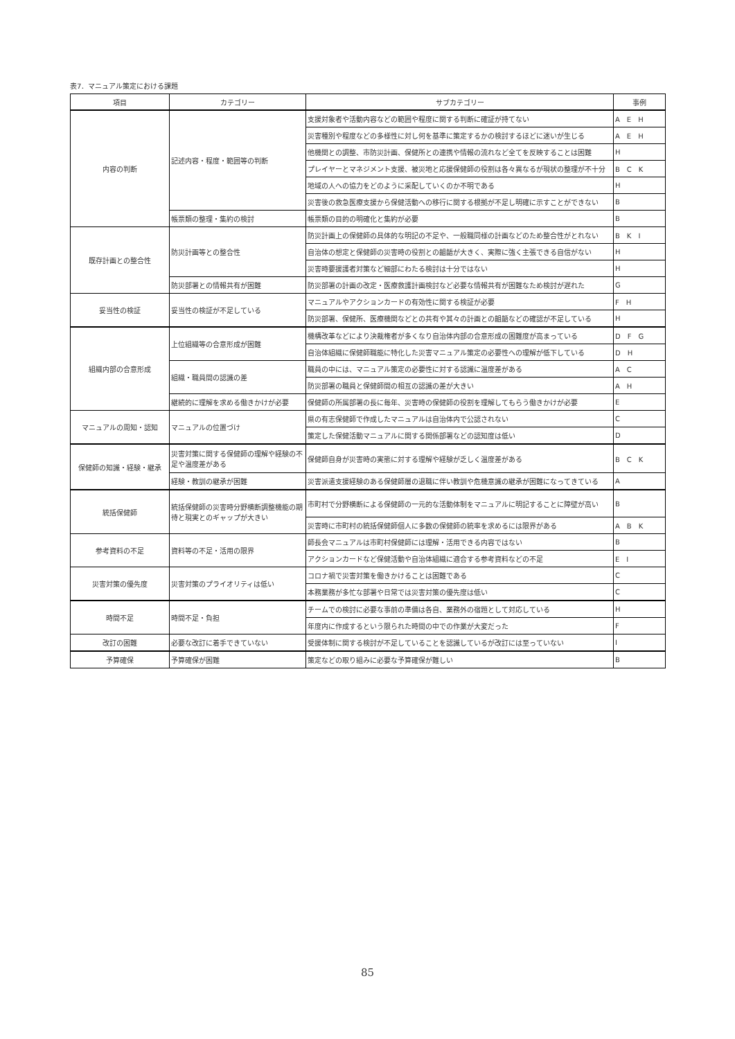表7．マニュアル策定における課題
| 項目 | カテゴリー | サブカテゴリー | 事例 |
| --- | --- | --- | --- |
| 内容の判断 | 記述内容・程度・範囲等の判断 | 支援対象者や活動内容などの範囲や程度に関する判断に確証が持てない | A E H |
| | | 災害種別や程度などの多様性に対し何を基準に策定するかの検討するほどに迷いが生じる | A E H |
| | | 他機関との調整、市防災計画、保健所との連携や情報の流れなど全てを反映することは困難 | H |
| | | プレイヤーとマネジメント支援、被災地と応援保健師の役割は各々異なるが現状の整理が不十分 | B C K |
| | | 地域の人への協力をどのように采配していくのか不明である | H |
| | | 災害後の救急医療支援から保健活動への移行に関する根拠が不足し明確に示すことができない | B |
| | 帳票類の整理・集約の検討 | 帳票類の目的の明確化と集約が必要 | B |
| 既存計画との整合性 | 防災計画等との整合性 | 防災計画上の保健師の具体的な明記の不足や、一般職同様の計画などのため整合性がとれない | B K I |
| | | 自治体の想定と保健師の災害時の役割との齟齬が大きく、実際に強く主張できる自信がない | H |
| | | 災害時要援護者対策など細部にわたる検討は十分ではない | H |
| | 防災部署との情報共有が困難 | 防災部署の計画の改定・医療救護計画検討など必要な情報共有が困難なため検討が遅れた | G |
| 妥当性の検証 | 妥当性の検証が不足している | マニュアルやアクションカードの有効性に関する検証が必要 | F H |
| | | 防災部署、保健所、医療機関などとの共有や其々の計画との齟齬などの確認が不足している | H |
| 組織内部の合意形成 | 上位組織等の合意形成が困難 | 機構改革などにより決裁権者が多くなり自治体内部の合意形成の困難度が高まっている | D F G |
| | | 自治体組織に保健師職能に特化した災害マニュアル策定の必要性への理解が低下している | D H |
| | 組織・職員間の認識の差 | 職員の中には、マニュアル策定の必要性に対する認識に温度差がある | A C |
| | | 防災部署の職員と保健師間の相互の認識の差が大きい | A H |
| | 継続的に理解を求める働きかけが必要 | 保健師の所属部署の長に毎年、災害時の保健師の役割を理解してもらう働きかけが必要 | E |
| マニュアルの周知・認知 | マニュアルの位置づけ | 県の有志保健師で作成したマニュアルは自治体内で公認されない | C |
| | | 策定した保健活動マニュアルに関する関係部署などの認知度は低い | D |
| 保健師の知識・経験・継承 | 災害対策に関する保健師の理解や経験の不足や温度差がある | 保健師自身が災害時の実態に対する理解や経験が乏しく温度差がある | B C K |
| | 経験・教訓の継承が困難 | 災害派遣支援経験のある保健師層の退職に伴い教訓や危機意識の継承が困難になってきている | A |
| 統括保健師 | 統括保健師の災害時分野横断調整機能の期待と現実とのギャップが大きい | 市町村で分野横断による保健師の一元的な活動体制をマニュアルに明記することに障壁が高い | B |
| | | 災害時に市町村の統括保健師個人に多数の保健師の統率を求めるには限界がある | A B K |
| 参考資料の不足 | 資料等の不足・活用の限界 | 師長会マニュアルは市町村保健師には理解・活用できる内容ではない | B |
| | | アクションカードなど保健活動や自治体組織に適合する参考資料などの不足 | E I |
| 災害対策の優先度 | 災害対策のプライオリティは低い | コロナ禍で災害対策を働きかけることは困難である | C |
| | | 本務業務が多忙な部署や日常では災害対策の優先度は低い | C |
| 時間不足 | 時間不足・負担 | チームでの検討に必要な事前の準備は各自、業務外の宿題として対応している | H |
| | | 年度内に作成するという限られた時間の中での作業が大変だった | F |
| 改訂の困難 | 必要な改訂に着手できていない | 受援体制に関する検討が不足していることを認識しているが改訂には至っていない | I |
| 予算確保 | 予算確保が困難 | 策定などの取り組みに必要な予算確保が難しい | B |
85